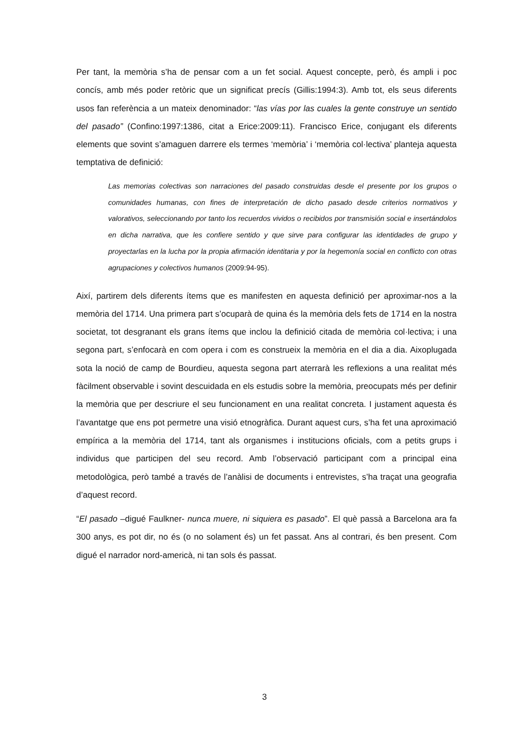Per tant, la memòria s’ha de pensar com a un fet social. Aquest concepte, però, és ampli i poc concís, amb més poder retòric que un significat precís (Gillis:1994:3). Amb tot, els seus diferents usos fan referència a un mateix denominador: “las vías por las cuales la gente construye un sentido del pasado” (Confino:1997:1386, citat a Erice:2009:11). Francisco Erice, conjugant els diferents elements que sovint s’amaguen darrere els termes ‘memòria’ i ‘memòria col·lectiva’ planteja aquesta temptativa de definició:
Las memorias colectivas son narraciones del pasado construidas desde el presente por los grupos o comunidades humanas, con fines de interpretación de dicho pasado desde criterios normativos y valorativos, seleccionando por tanto los recuerdos vividos o recibidos por transmisión social e insertándolos en dicha narrativa, que les confiere sentido y que sirve para configurar las identidades de grupo y proyectarlas en la lucha por la propia afirmación identitaria y por la hegemonía social en conflicto con otras agrupaciones y colectivos humanos (2009:94-95).
Així, partirem dels diferents ítems que es manifesten en aquesta definició per aproximar-nos a la memòria del 1714. Una primera part s’ocuparà de quina és la memòria dels fets de 1714 en la nostra societat, tot desgranant els grans ítems que inclou la definició citada de memòria col·lectiva; i una segona part, s’enfocarà en com opera i com es construeix la memòria en el dia a dia. Aixoplugada sota la noció de camp de Bourdieu, aquesta segona part aterrarà les reflexions a una realitat més fàcilment observable i sovint descuidada en els estudis sobre la memòria, preocupats més per definir la memòria que per descriure el seu funcionament en una realitat concreta. I justament aquesta és l’avantatge que ens pot permetre una visió etnogràfica. Durant aquest curs, s’ha fet una aproximació empírica a la memòria del 1714, tant als organismes i institucions oficials, com a petits grups i individus que participen del seu record. Amb l’observació participant com a principal eina metodològica, però també a través de l’anàlisi de documents i entrevistes, s’ha traçat una geografia d’aquest record.
“El pasado –digué Faulkner- nunca muere, ni siquiera es pasado”. El què passà a Barcelona ara fa 300 anys, es pot dir, no és (o no solament és) un fet passat. Ans al contrari, és ben present. Com digué el narrador nord-americà, ni tan sols és passat.
3